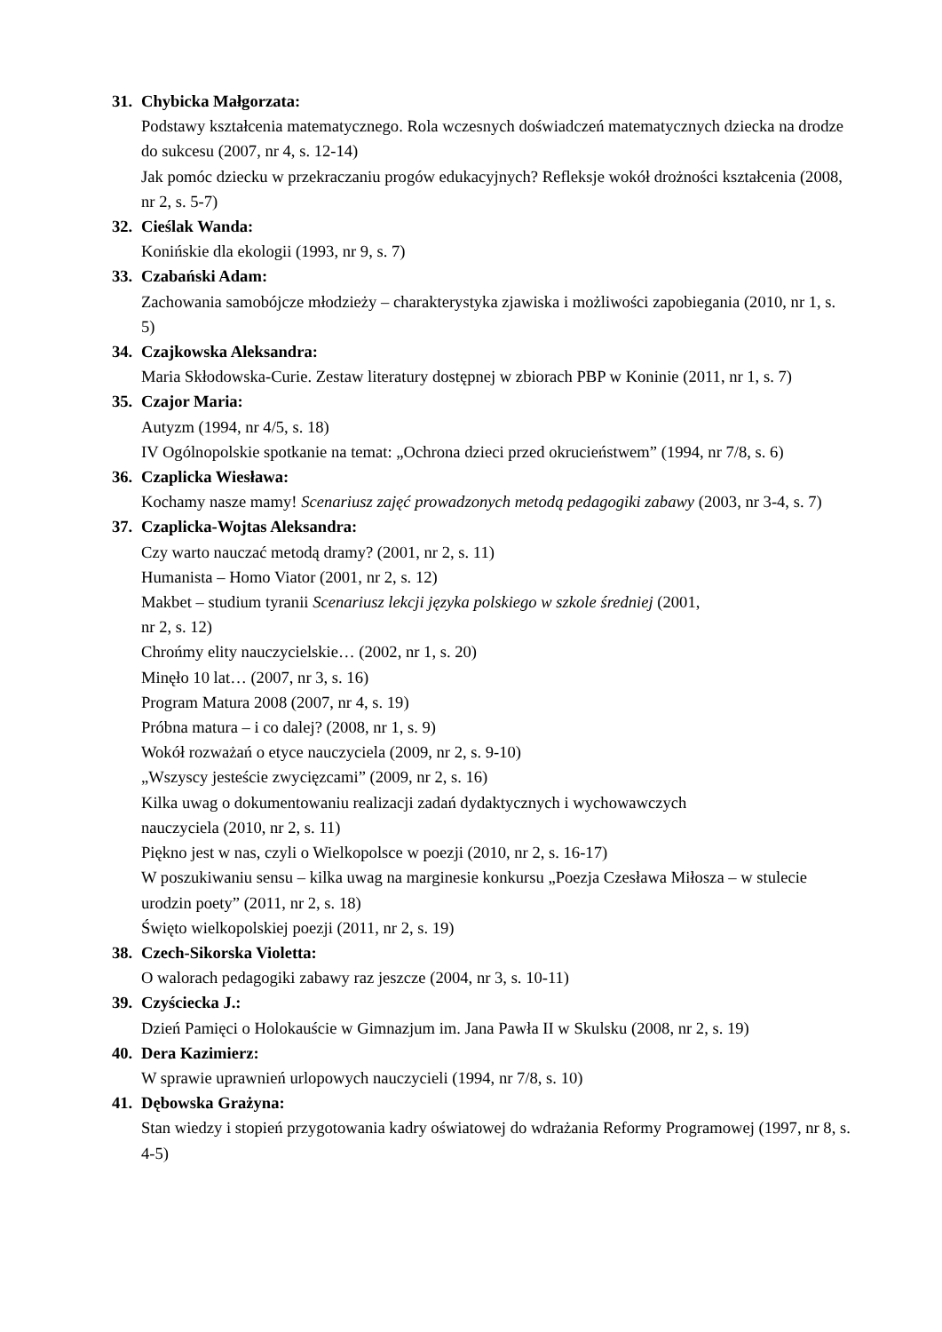31. Chybicka Małgorzata:
Podstawy kształcenia matematycznego. Rola wczesnych doświadczeń matematycznych dziecka na drodze do sukcesu (2007, nr 4, s. 12-14)
Jak pomóc dziecku w przekraczaniu progów edukacyjnych? Refleksje wokół drożności kształcenia (2008, nr 2, s. 5-7)
32. Cieślak Wanda:
Konińskie dla ekologii (1993, nr 9, s. 7)
33. Czabański Adam:
Zachowania samobójcze młodzieży – charakterystyka zjawiska i możliwości zapobiegania (2010, nr 1, s. 5)
34. Czajkowska Aleksandra:
Maria Skłodowska-Curie. Zestaw literatury dostępnej w zbiorach PBP w Koninie (2011, nr 1, s. 7)
35. Czajor Maria:
Autyzm (1994, nr 4/5, s. 18)
IV Ogólnopolskie spotkanie na temat: „Ochrona dzieci przed okrucieństwem” (1994, nr 7/8, s. 6)
36. Czaplicka Wiesława:
Kochamy nasze mamy! Scenariusz zajęć prowadzonych metodą pedagogiki zabawy (2003, nr 3-4, s. 7)
37. Czaplicka-Wojtas Aleksandra:
Czy warto nauczać metodą dramy? (2001, nr 2, s. 11)
Humanista – Homo Viator (2001, nr 2, s. 12)
Makbet – studium tyranii Scenariusz lekcji języka polskiego w szkole średniej (2001,
nr 2, s. 12)
Chrońmy elity nauczycielskie… (2002, nr 1, s. 20)
Minęło 10 lat… (2007, nr 3, s. 16)
Program Matura 2008 (2007, nr 4, s. 19)
Próbna matura – i co dalej? (2008, nr 1, s. 9)
Wokół rozważań o etyce nauczyciela (2009, nr 2, s. 9-10)
„Wszyscy jesteście zwycięzcami” (2009, nr 2, s. 16)
Kilka uwag o dokumentowaniu realizacji zadań dydaktycznych i wychowawczych
nauczyciela (2010, nr 2, s. 11)
Piękno jest w nas, czyli o Wielkopolsce w poezji (2010, nr 2, s. 16-17)
W poszukiwaniu sensu – kilka uwag na marginesie konkursu „Poezja Czesława Miłosza – w stulecie urodzin poety” (2011, nr 2, s. 18)
Święto wielkopolskiej poezji (2011, nr 2, s. 19)
38. Czech-Sikorska Violetta:
O walorach pedagogiki zabawy raz jeszcze (2004, nr 3, s. 10-11)
39. Czyściecka J.:
Dzień Pamięci o Holokauście w Gimnazjum im. Jana Pawła II w Skulsku (2008, nr 2, s. 19)
40. Dera Kazimierz:
W sprawie uprawnień urlopowych nauczycieli (1994, nr 7/8, s. 10)
41. Dębowska Grażyna:
Stan wiedzy i stopień przygotowania kadry oświatowej do wdrażania Reformy Programowej (1997, nr 8, s. 4-5)